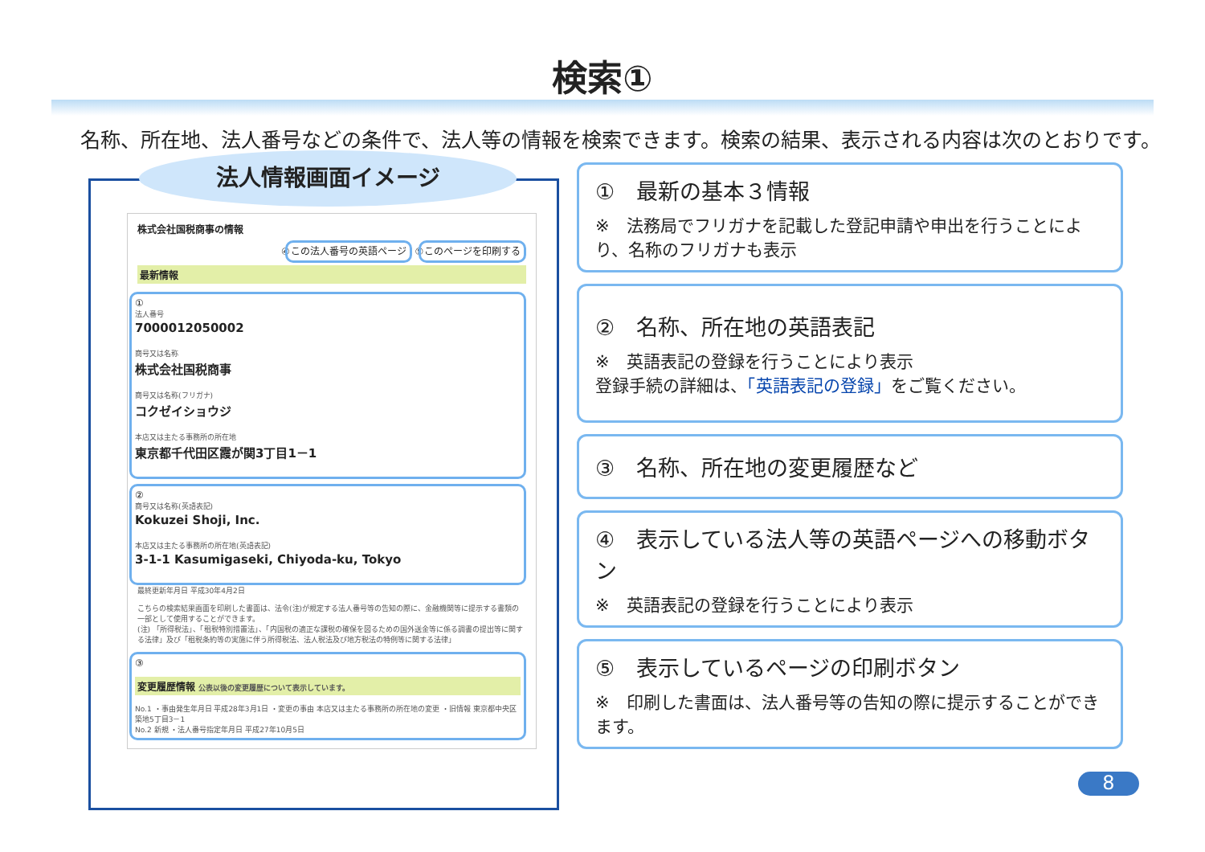検索①
名称、所在地、法人番号などの条件で、法人等の情報を検索できます。検索の結果、表示される内容は次のとおりです。
法人情報画面イメージ
株式会社国税商事の情報
④ この法人番号の英語ページ ⑤ このページを印刷する
最新情報
①
法人番号
7000012050002
商号又は名称
株式会社国税商事
商号又は名称(フリガナ)
コクゼイショウジ
本店又は主たる事務所の所在地
東京都千代田区霞が関3丁目1－1
②
商号又は名称(英語表記)
Kokuzei Shoji, Inc.
本店又は主たる事務所の所在地(英語表記)
3-1-1 Kasumigaseki, Chiyoda-ku, Tokyo
最終更新年月日 平成30年4月2日
こちらの検索結果画面を印刷した書面は、法令(注)が規定する法人番号等の告知の際に、金融機関等に提示する書類の一部として使用することができます。
(注) 「所得税法」、「租税特別措置法」、「内国税の適正な課税の確保を図るための国外送金等に係る調書の提出等に関する法律」及び「租税条約等の実施に伴う所得税法、法人税法及び地方税法の特例等に関する法律」
③
変更履歴情報 公表以後の変更履歴について表示しています。
No.1 ・事由発生年月日 平成28年3月1日 ・変更の事由 本店又は主たる事務所の所在地の変更 ・旧情報 東京都中央区築地5丁目3－1
No.2 新規 ・法人番号指定年月日 平成27年10月5日
①　最新の基本３情報
※　法務局でフリガナを記載した登記申請や申出を行うことにより、名称のフリガナも表示
②　名称、所在地の英語表記
※　英語表記の登録を行うことにより表示
登録手続の詳細は、「英語表記の登録」をご覧ください。
③　名称、所在地の変更履歴など
④　表示している法人等の英語ページへの移動ボタン
※　英語表記の登録を行うことにより表示
⑤　表示しているページの印刷ボタン
※　印刷した書面は、法人番号等の告知の際に提示することができます。
8